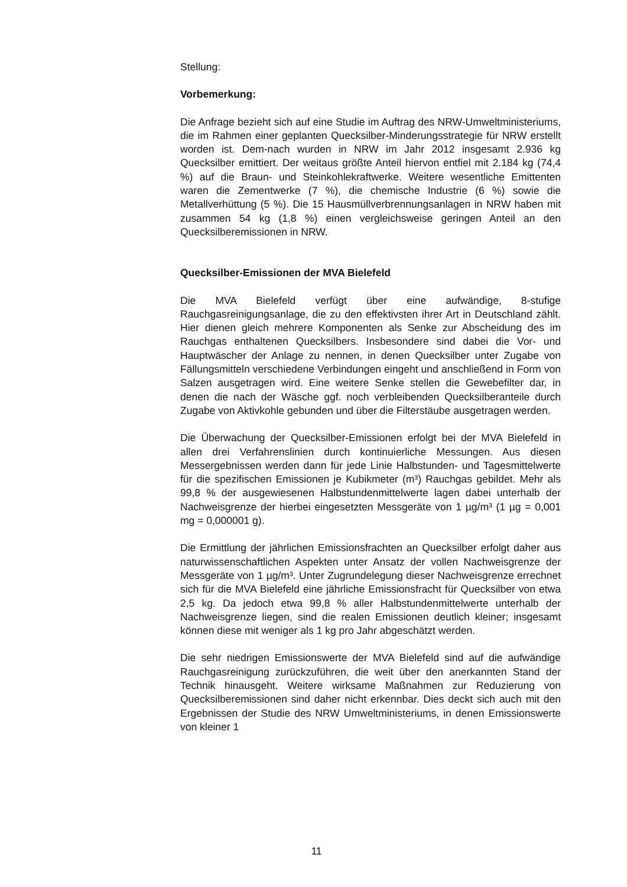Stellung:
Vorbemerkung:
Die Anfrage bezieht sich auf eine Studie im Auftrag des NRW-Umweltministeriums, die im Rahmen einer geplanten Quecksilber-Minderungsstrategie für NRW erstellt worden ist. Dem-nach wurden in NRW im Jahr 2012 insgesamt 2.936 kg Quecksilber emittiert. Der weitaus größte Anteil hiervon entfiel mit 2.184 kg (74,4 %) auf die Braun- und Steinkohlekraftwerke. Weitere wesentliche Emittenten waren die Zementwerke (7 %), die chemische Industrie (6 %) sowie die Metallverhüttung (5 %). Die 15 Hausmüllverbrennungsanlagen in NRW haben mit zusammen 54 kg (1,8 %) einen vergleichsweise geringen Anteil an den Quecksilberemissionen in NRW.
Quecksilber-Emissionen der MVA Bielefeld
Die MVA Bielefeld verfügt über eine aufwändige, 8-stufige Rauchgasreinigungsanlage, die zu den effektivsten ihrer Art in Deutschland zählt. Hier dienen gleich mehrere Komponenten als Senke zur Abscheidung des im Rauchgas enthaltenen Quecksilbers. Insbesondere sind dabei die Vor- und Hauptwäscher der Anlage zu nennen, in denen Quecksilber unter Zugabe von Fällungsmitteln verschiedene Verbindungen eingeht und anschließend in Form von Salzen ausgetragen wird. Eine weitere Senke stellen die Gewebefilter dar, in denen die nach der Wäsche ggf. noch verbleibenden Quecksilberanteile durch Zugabe von Aktivkohle gebunden und über die Filterstäube ausgetragen werden.
Die Überwachung der Quecksilber-Emissionen erfolgt bei der MVA Bielefeld in allen drei Verfahrenslinien durch kontinuierliche Messungen. Aus diesen Messergebnissen werden dann für jede Linie Halbstunden- und Tagesmittelwerte für die spezifischen Emissionen je Kubikmeter (m³) Rauchgas gebildet. Mehr als 99,8 % der ausgewiesenen Halbstundenmittelwerte lagen dabei unterhalb der Nachweisgrenze der hierbei eingesetzten Messgeräte von 1 µg/m³ (1 µg = 0,001 mg = 0,000001 g).
Die Ermittlung der jährlichen Emissionsfrachten an Quecksilber erfolgt daher aus naturwissenschaftlichen Aspekten unter Ansatz der vollen Nachweisgrenze der Messgeräte von 1 µg/m³. Unter Zugrundelegung dieser Nachweisgrenze errechnet sich für die MVA Bielefeld eine jährliche Emissionsfracht für Quecksilber von etwa 2,5 kg. Da jedoch etwa 99,8 % aller Halbstundenmittelwerte unterhalb der Nachweisgrenze liegen, sind die realen Emissionen deutlich kleiner; insgesamt können diese mit weniger als 1 kg pro Jahr abgeschätzt werden.
Die sehr niedrigen Emissionswerte der MVA Bielefeld sind auf die aufwändige Rauchgasreinigung zurückzuführen, die weit über den anerkannten Stand der Technik hinausgeht. Weitere wirksame Maßnahmen zur Reduzierung von Quecksilberemissionen sind daher nicht erkennbar. Dies deckt sich auch mit den Ergebnissen der Studie des NRW Umweltministeriums, in denen Emissionswerte von kleiner 1
11